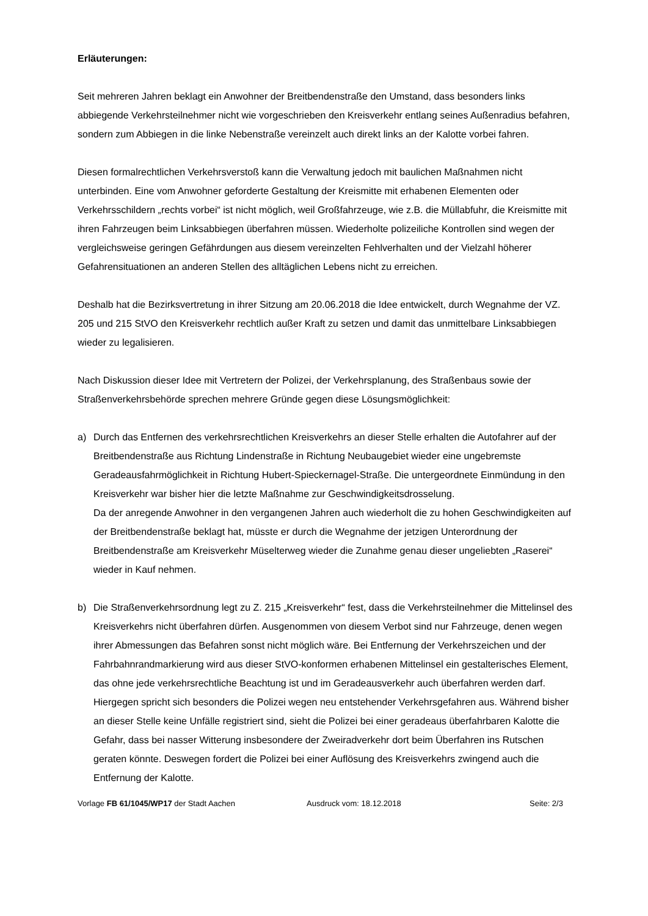Erläuterungen:
Seit mehreren Jahren beklagt ein Anwohner der Breitbendenstraße den Umstand, dass besonders links abbiegende Verkehrsteilnehmer nicht wie vorgeschrieben den Kreisverkehr entlang seines Außenradius befahren, sondern zum Abbiegen in die linke Nebenstraße vereinzelt auch direkt links an der Kalotte vorbei fahren.
Diesen formalrechtlichen Verkehrsverstoß kann die Verwaltung jedoch mit baulichen Maßnahmen nicht unterbinden. Eine vom Anwohner geforderte Gestaltung der Kreismitte mit erhabenen Elementen oder Verkehrsschildern „rechts vorbei“ ist nicht möglich, weil Großfahrzeuge, wie z.B. die Müllabfuhr, die Kreismitte mit ihren Fahrzeugen beim Linksabbiegen überfahren müssen. Wiederholte polizeiliche Kontrollen sind wegen der vergleichsweise geringen Gefährdungen aus diesem vereinzelten Fehlverhalten und der Vielzahl höherer Gefahrensituationen an anderen Stellen des alltäglichen Lebens nicht zu erreichen.
Deshalb hat die Bezirksvertretung in ihrer Sitzung am 20.06.2018 die Idee entwickelt, durch Wegnahme der VZ. 205 und 215 StVO den Kreisverkehr rechtlich außer Kraft zu setzen und damit das unmittelbare Linksabbiegen wieder zu legalisieren.
Nach Diskussion dieser Idee mit Vertretern der Polizei, der Verkehrsplanung, des Straßenbaus sowie der Straßenverkehrsbehörde sprechen mehrere Gründe gegen diese Lösungsmöglichkeit:
a) Durch das Entfernen des verkehrsrechtlichen Kreisverkehrs an dieser Stelle erhalten die Autofahrer auf der Breitbendenstraße aus Richtung Lindenstraße in Richtung Neubaugebiet wieder eine ungebremste Geradeausfahrmöglichkeit in Richtung Hubert-Spieckernagel-Straße. Die untergeordnete Einmündung in den Kreisverkehr war bisher hier die letzte Maßnahme zur Geschwindigkeitsdrosselung.
Da der anregende Anwohner in den vergangenen Jahren auch wiederholt die zu hohen Geschwindigkeiten auf der Breitbendenstraße beklagt hat, müsste er durch die Wegnahme der jetzigen Unterordnung der Breitbendenstraße am Kreisverkehr Müselterweg wieder die Zunahme genau dieser ungeliebten „Raserei“ wieder in Kauf nehmen.
b) Die Straßenverkehrsordnung legt zu Z. 215 „Kreisverkehr“ fest, dass die Verkehrsteilnehmer die Mittelinsel des Kreisverkehrs nicht überfahren dürfen. Ausgenommen von diesem Verbot sind nur Fahrzeuge, denen wegen ihrer Abmessungen das Befahren sonst nicht möglich wäre. Bei Entfernung der Verkehrszeichen und der Fahrbahnrandmarkierung wird aus dieser StVO-konformen erhabenen Mittelinsel ein gestalterisches Element, das ohne jede verkehrsrechtliche Beachtung ist und im Geradeausverkehr auch überfahren werden darf.
Hiergegen spricht sich besonders die Polizei wegen neu entstehender Verkehrsgefahren aus. Während bisher an dieser Stelle keine Unfälle registriert sind, sieht die Polizei bei einer geradeaus überfahrbaren Kalotte die Gefahr, dass bei nasser Witterung insbesondere der Zweiradverkehr dort beim Überfahren ins Rutschen geraten könnte. Deswegen fordert die Polizei bei einer Auflösung des Kreisverkehrs zwingend auch die Entfernung der Kalotte.
Vorlage FB 61/1045/WP17 der Stadt Aachen Ausdruck vom: 18.12.2018 Seite: 2/3